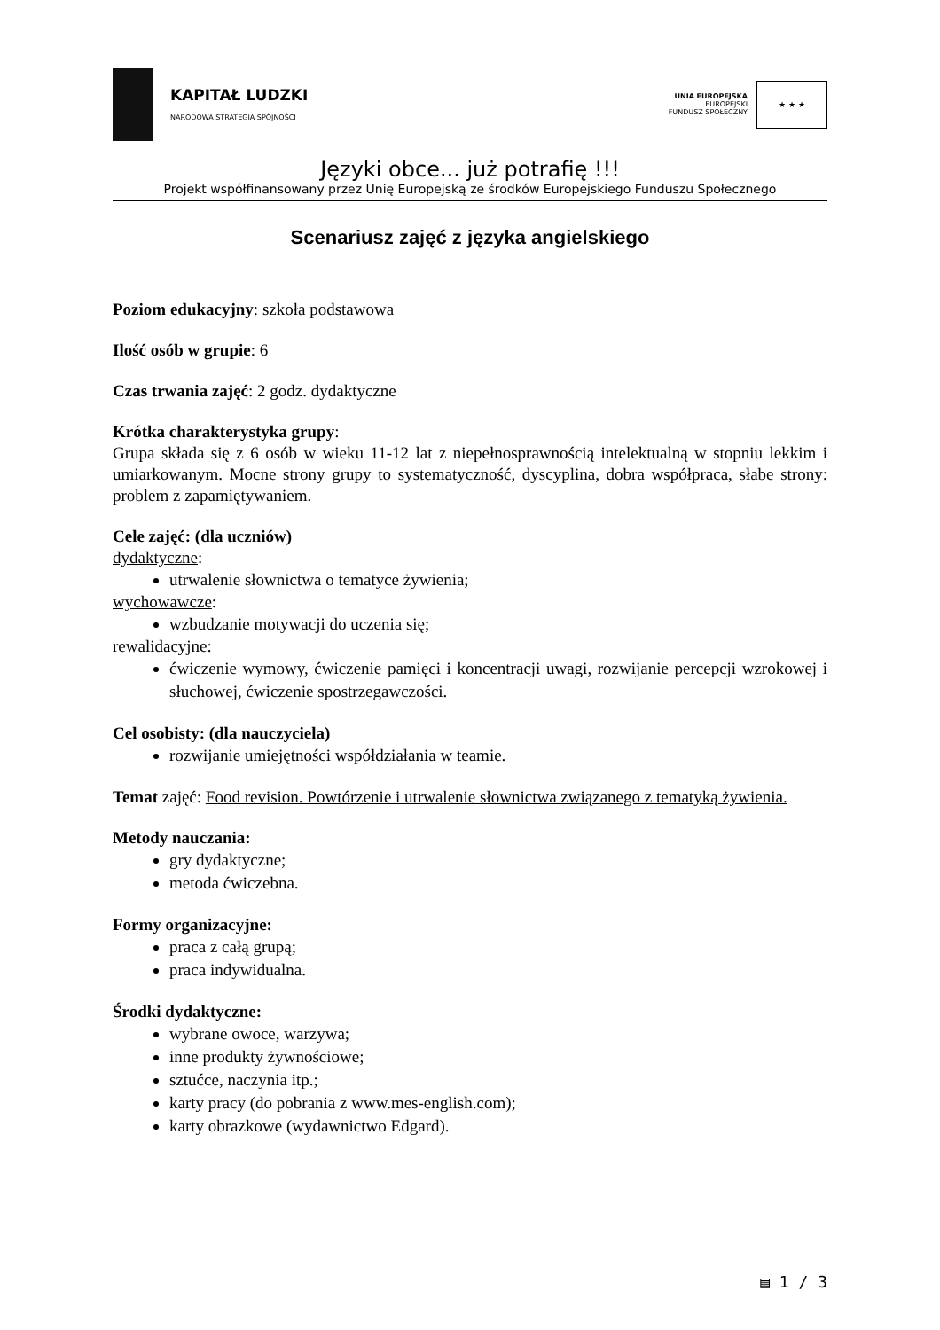KAPITAŁ LUDZKI
NARODOWA STRATEGIA SPÓJNOŚCI
UNIA EUROPEJSKA
EUROPEJSKI
FUNDUSZ SPOŁECZNY
★ ★ ★
Języki obce... już potrafię !!!
Projekt współfinansowany przez Unię Europejską ze środków Europejskiego Funduszu Społecznego
Scenariusz zajęć z języka angielskiego
Poziom edukacyjny: szkoła podstawowa
Ilość osób w grupie: 6
Czas trwania zajęć: 2 godz. dydaktyczne
Krótka charakterystyka grupy:
Grupa składa się z 6 osób w wieku 11-12 lat z niepełnosprawnością intelektualną w stopniu lekkim i umiarkowanym. Mocne strony grupy to systematyczność, dyscyplina, dobra współpraca, słabe strony: problem z zapamiętywaniem.
Cele zajęć: (dla uczniów)
dydaktyczne:
utrwalenie słownictwa o tematyce żywienia;
wychowawcze:
wzbudzanie motywacji do uczenia się;
rewalidacyjne:
ćwiczenie wymowy, ćwiczenie pamięci i koncentracji uwagi, rozwijanie percepcji wzrokowej i słuchowej, ćwiczenie spostrzegawczości.
Cel osobisty: (dla nauczyciela)
rozwijanie umiejętności współdziałania w teamie.
Temat zajęć: Food revision. Powtórzenie i utrwalenie słownictwa związanego z tematyką żywienia.
Metody nauczania:
gry dydaktyczne;
metoda ćwiczebna.
Formy organizacyjne:
praca z całą grupą;
praca indywidualna.
Środki dydaktyczne:
wybrane owoce, warzywa;
inne produkty żywnościowe;
sztućce, naczynia itp.;
karty pracy (do pobrania z www.mes-english.com);
karty obrazkowe (wydawnictwo Edgard).
▤ 1 / 3